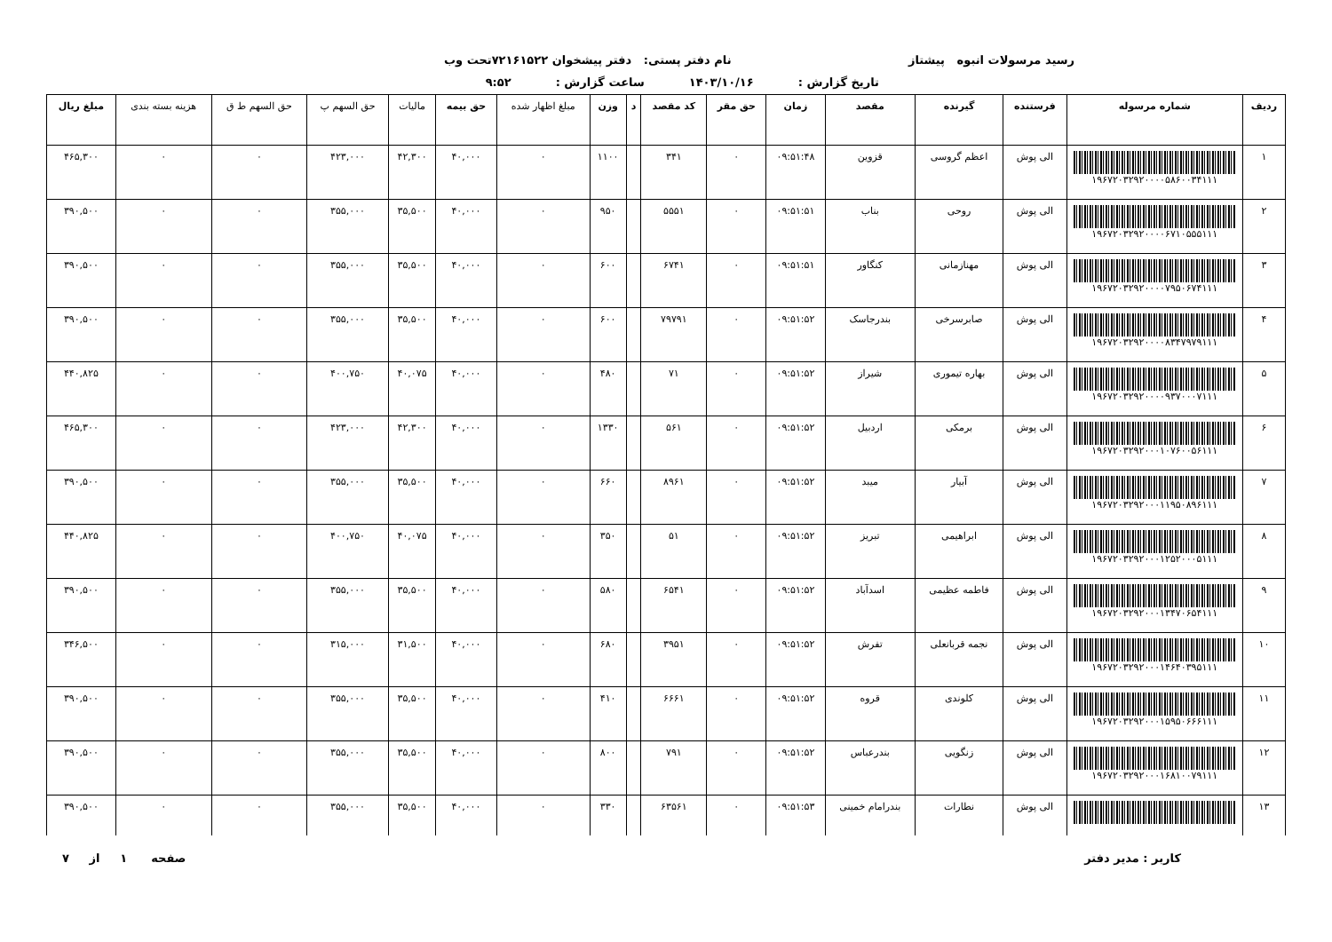رسید مرسولات انبوه پیشتاز نام دفتر پستی: دفتر پیشخوان ۷۲۱۶۱۵۲۲تحت وب
تاریخ گزارش : ۱۴۰۳/۱۰/۱۶ ساعت گزارش : ۹:۵۲
| ردیف | شماره مرسوله | فرستنده | گیرنده | مقصد | زمان | حق مقر | کد مقصد | د | وزن | مبلغ اظهار شده | حق بیمه | مالیات | حق السهم پ | حق السهم ط ق | هزینه بسته بندی | مبلغ ریال |
| --- | --- | --- | --- | --- | --- | --- | --- | --- | --- | --- | --- | --- | --- | --- | --- | --- |
| ۱ | ۱۹۶۷۲۰۳۲۹۲۰۰۰۰۵۸۶۰۰۳۴۱۱۱ | الی پوش | اعظم گروسی | قزوین | ۰۹:۵۱:۴۸ | ۰ | ۳۴۱ | | ۱۱۰۰ | ۰ | ۴۰,۰۰۰ | ۴۲,۳۰۰ | ۴۲۳,۰۰۰ | ۰ | ۰ | ۴۶۵,۳۰۰ |
| ۲ | ۱۹۶۷۲۰۳۲۹۲۰۰۰۰۶۷۱۰۵۵۵۱۱۱ | الی پوش | روحی | بناب | ۰۹:۵۱:۵۱ | ۰ | ۵۵۵۱ | | ۹۵۰ | ۰ | ۴۰,۰۰۰ | ۳۵,۵۰۰ | ۳۵۵,۰۰۰ | ۰ | ۰ | ۳۹۰,۵۰۰ |
| ۳ | ۱۹۶۷۲۰۳۲۹۲۰۰۰۰۷۹۵۰۶۷۴۱۱۱ | الی پوش | مهنازمانی | کنگاور | ۰۹:۵۱:۵۱ | ۰ | ۶۷۴۱ | | ۶۰۰ | ۰ | ۴۰,۰۰۰ | ۳۵,۵۰۰ | ۳۵۵,۰۰۰ | ۰ | ۰ | ۳۹۰,۵۰۰ |
| ۴ | ۱۹۶۷۲۰۳۲۹۲۰۰۰۰۸۳۴۷۹۷۹۱۱۱ | الی پوش | صابرسرخی | بندرجاسک | ۰۹:۵۱:۵۲ | ۰ | ۷۹۷۹۱ | | ۶۰۰ | ۰ | ۴۰,۰۰۰ | ۳۵,۵۰۰ | ۳۵۵,۰۰۰ | ۰ | ۰ | ۳۹۰,۵۰۰ |
| ۵ | ۱۹۶۷۲۰۳۲۹۲۰۰۰۰۹۳۷۰۰۰۷۱۱۱ | الی پوش | بهاره تیموری | شیراز | ۰۹:۵۱:۵۲ | ۰ | ۷۱ | | ۴۸۰ | ۰ | ۴۰,۰۰۰ | ۴۰,۰۷۵ | ۴۰۰,۷۵۰ | ۰ | ۰ | ۴۴۰,۸۲۵ |
| ۶ | ۱۹۶۷۲۰۳۲۹۲۰۰۰۱۰۷۶۰۰۵۶۱۱۱ | الی پوش | برمکی | اردبیل | ۰۹:۵۱:۵۲ | ۰ | ۵۶۱ | | ۱۳۳۰ | ۰ | ۴۰,۰۰۰ | ۴۲,۳۰۰ | ۴۲۳,۰۰۰ | ۰ | ۰ | ۴۶۵,۳۰۰ |
| ۷ | ۱۹۶۷۲۰۳۲۹۲۰۰۰۱۱۹۵۰۸۹۶۱۱۱ | الی پوش | آبیار | میبد | ۰۹:۵۱:۵۲ | ۰ | ۸۹۶۱ | | ۶۶۰ | ۰ | ۴۰,۰۰۰ | ۳۵,۵۰۰ | ۳۵۵,۰۰۰ | ۰ | ۰ | ۳۹۰,۵۰۰ |
| ۸ | ۱۹۶۷۲۰۳۲۹۲۰۰۰۱۲۵۲۰۰۰۵۱۱۱ | الی پوش | ابراهیمی | تبریز | ۰۹:۵۱:۵۲ | ۰ | ۵۱ | | ۳۵۰ | ۰ | ۴۰,۰۰۰ | ۴۰,۰۷۵ | ۴۰۰,۷۵۰ | ۰ | ۰ | ۴۴۰,۸۲۵ |
| ۹ | ۱۹۶۷۲۰۳۲۹۲۰۰۰۱۳۴۷۰۶۵۴۱۱۱ | الی پوش | فاطمه عظیمی | اسدآباد | ۰۹:۵۱:۵۲ | ۰ | ۶۵۴۱ | | ۵۸۰ | ۰ | ۴۰,۰۰۰ | ۳۵,۵۰۰ | ۳۵۵,۰۰۰ | ۰ | ۰ | ۳۹۰,۵۰۰ |
| ۱۰ | ۱۹۶۷۲۰۳۲۹۲۰۰۰۱۴۶۴۰۳۹۵۱۱۱ | الی پوش | نجمه قربانعلی | تفرش | ۰۹:۵۱:۵۲ | ۰ | ۳۹۵۱ | | ۶۸۰ | ۰ | ۴۰,۰۰۰ | ۳۱,۵۰۰ | ۳۱۵,۰۰۰ | ۰ | ۰ | ۳۴۶,۵۰۰ |
| ۱۱ | ۱۹۶۷۲۰۳۲۹۲۰۰۰۱۵۹۵۰۶۶۶۱۱۱ | الی پوش | کلوندی | قروه | ۰۹:۵۱:۵۲ | ۰ | ۶۶۶۱ | | ۴۱۰ | ۰ | ۴۰,۰۰۰ | ۳۵,۵۰۰ | ۳۵۵,۰۰۰ | ۰ | ۰ | ۳۹۰,۵۰۰ |
| ۱۲ | ۱۹۶۷۲۰۳۲۹۲۰۰۰۱۶۸۱۰۰۷۹۱۱۱ | الی پوش | زنگویی | بندرعباس | ۰۹:۵۱:۵۲ | ۰ | ۷۹۱ | | ۸۰۰ | ۰ | ۴۰,۰۰۰ | ۳۵,۵۰۰ | ۳۵۵,۰۰۰ | ۰ | ۰ | ۳۹۰,۵۰۰ |
| ۱۳ | | الی پوش | نطارات | بندرامام خمینی | ۰۹:۵۱:۵۳ | ۰ | ۶۳۵۶۱ | | ۳۳۰ | ۰ | ۴۰,۰۰۰ | ۳۵,۵۰۰ | ۳۵۵,۰۰۰ | ۰ | ۰ | ۳۹۰,۵۰۰ |
کاربر : مدیر دفتر صفحه ۱ از ۷